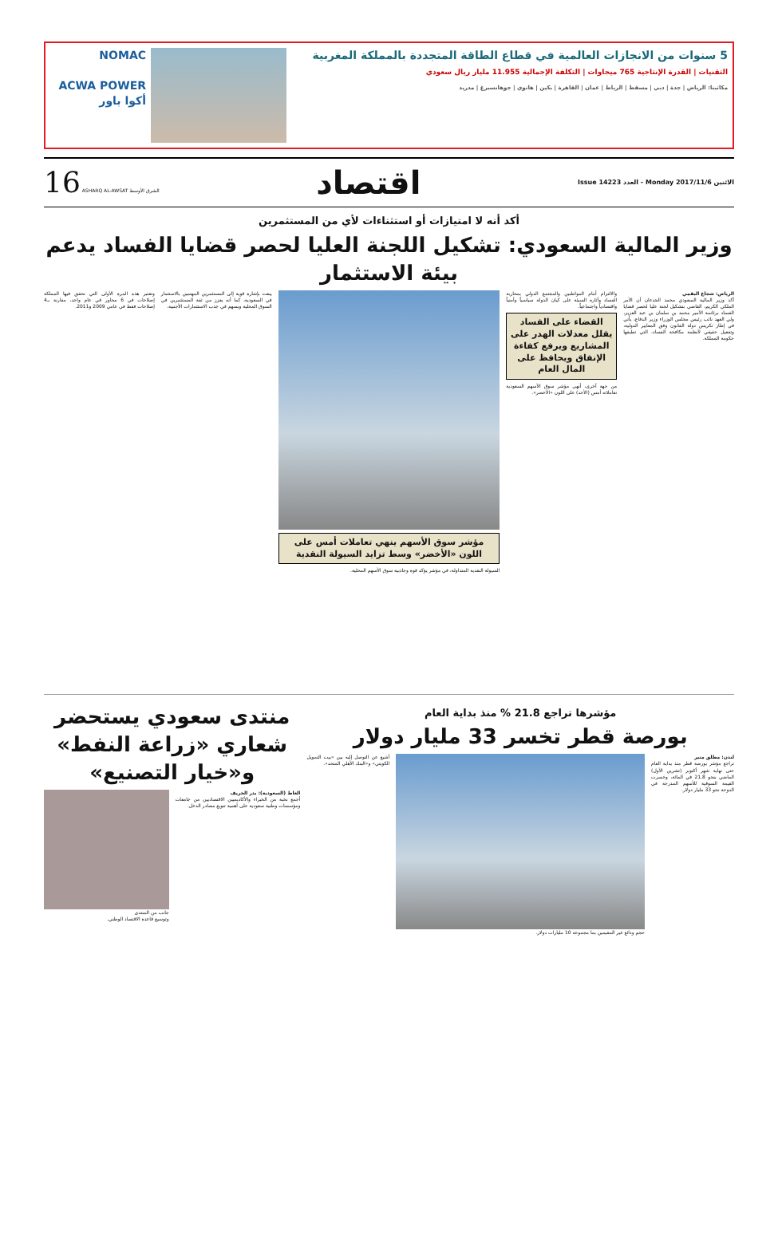5 سنوات من الانجازات العالمية في قطاع الطاقة المتجددة بالمملكة المغربية
التقنيات | القدرة الإنتاجية 765 ميجاوات | التكلفة الإجمالية 11.955 مليار ريال سعودي
مكاتبنا: الرياض | جدة | دبي | مسقط | الرباط | عمان | القاهرة | بكين | هانوي | جوهانسبرغ | مدريد
NOMAC
ACWA POWER أكوا باور
16 ASHARQ AL-AWSAT الشرق الأوسط
اقتصاد
Issue 14223 العدد - Monday 2017/11/6 الاثنين
أكد أنه لا امتيازات أو استثناءات لأي من المستثمرين
وزير المالية السعودي: تشكيل اللجنة العليا لحصر قضايا الفساد يدعم بيئة الاستثمار
الرياض: شجاع البقمي
أكد وزير المالية السعودي محمد الجدعان أن الأمر الملكي الكريم، القاضي بتشكيل لجنة عليا لحصر قضايا الفساد برئاسة الأمير محمد بن سلمان بن عبد العزيز، ولي العهد نائب رئيس مجلس الوزراء وزير الدفاع، يأتي في إطار تكريس دولة القانون وفق المعايير الدولية، وتفعيل حقيقي لأنظمة مكافحة الفساد، التي تطبقها حكومة المملكة.
والالتزام أمام المواطنين والمجتمع الدولي بمحاربة الفساد وآثاره السيئة على كيان الدولة سياسياً وأمنياً واقتصادياً واجتماعياً.
القضاء على الفساد يقلل معدلات الهدر على المشاريع ويرفع كفاءة الإنفاق ويحافظ على المال العام
من جهة أخرى، أنهى مؤشر سوق الأسهم السعودية تعاملاته أمس (الأحد) على اللون «الأخضر».
مؤشر سوق الأسهم ينهي تعاملات أمس على اللون «الأخضر» وسط تزايد السيولة النقدية
السيولة النقدية المتداولة، في مؤشر يؤكد قوة وجاذبية سوق الأسهم المحلية.
يبعث بإشارة قوية إلى المستثمرين المهتمين بالاستثمار في السعودية، كما أنه يعزز من ثقة المستثمرين في السوق المحلية ويسهم في جذب الاستثمارات الأجنبية.
وتعتبر هذه المرة الأولى التي تحقق فيها المملكة إصلاحات في 6 محاور في عام واحد، مقارنة بـ4 إصلاحات فقط في عامي 2009 و2011.
مؤشرها تراجع 21.8 % منذ بداية العام
بورصة قطر تخسر 33 مليار دولار
لندن: مطلق منير
تراجع مؤشر بورصة قطر منذ بداية العام حتى نهاية شهر أكتوبر (تشرين الأول) الماضي بنحو 21.8 في المائة، وخسرت القيمة السوقية للأسهم المدرجة في الدوحة نحو 33 مليار دولار.
حجم ودائع غير المقيمين بما مجموعه 10 مليارات دولار.
أشيع عن التوصل إليه بين «بيت التمويل الكويتي» و«البنك الأهلي المتحد».
منتدى سعودي يستحضر شعاري «زراعة النفط» و«خيار التصنيع»
الغاط (السعودية): بدر الخريف
أجمع نخبة من الخبراء والأكاديميين الاقتصاديين من جامعات ومؤسسات وطنية سعودية على أهمية تنويع مصادر الدخل.
جانب من المنتدى
وتوسيع قاعدة الاقتصاد الوطني.